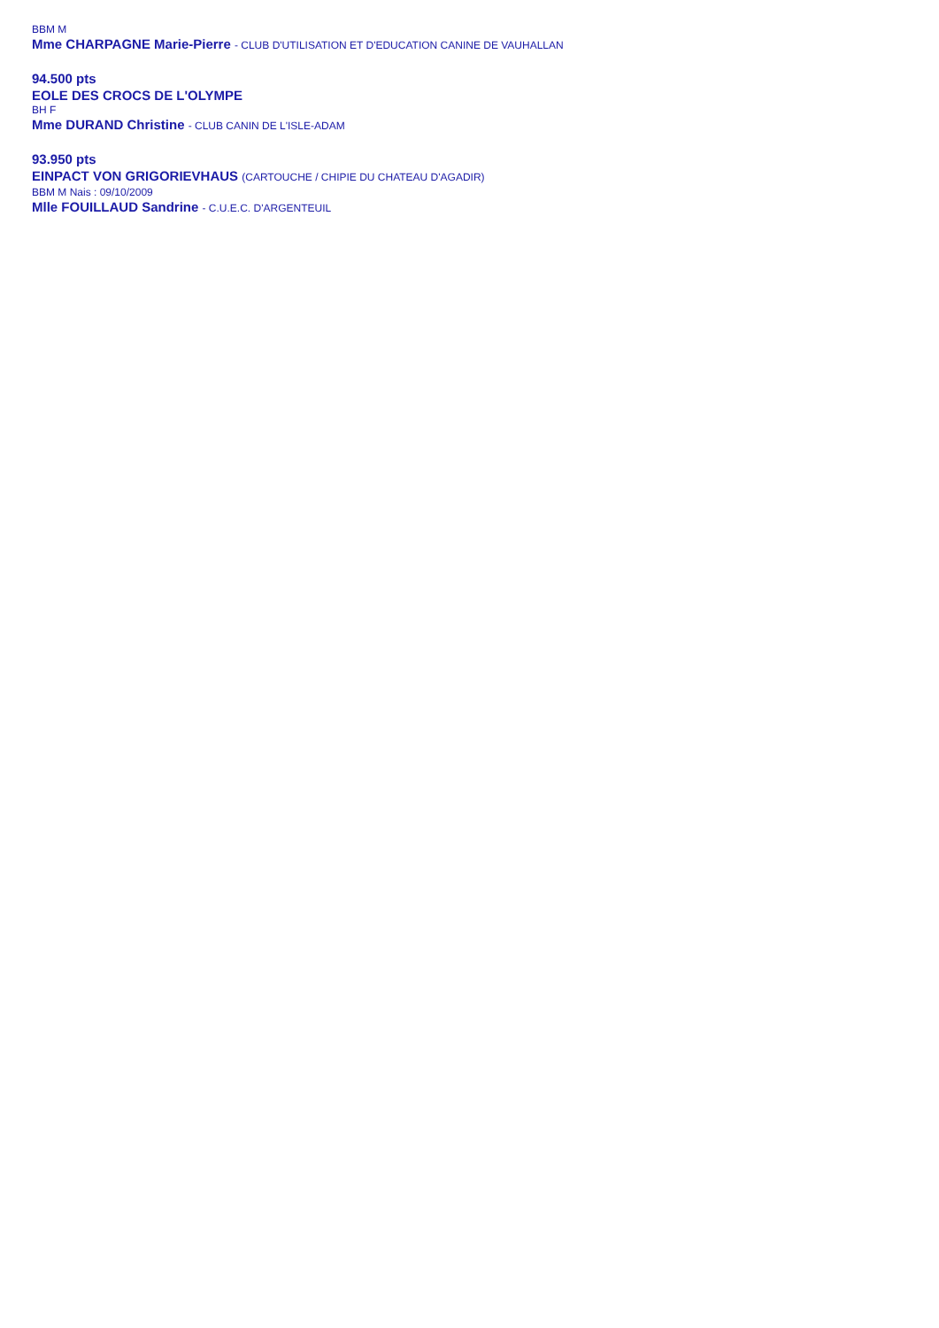BBM M
Mme CHARPAGNE Marie-Pierre - CLUB D'UTILISATION ET D'EDUCATION CANINE DE VAUHALLAN
94.500 pts
EOLE DES CROCS DE L'OLYMPE
BH F
Mme DURAND Christine - CLUB CANIN DE L'ISLE-ADAM
93.950 pts
EINPACT VON GRIGORIEVHAUS (CARTOUCHE / CHIPIE DU CHATEAU D'AGADIR)
BBM M Nais : 09/10/2009
Mlle FOUILLAUD Sandrine - C.U.E.C. D'ARGENTEUIL